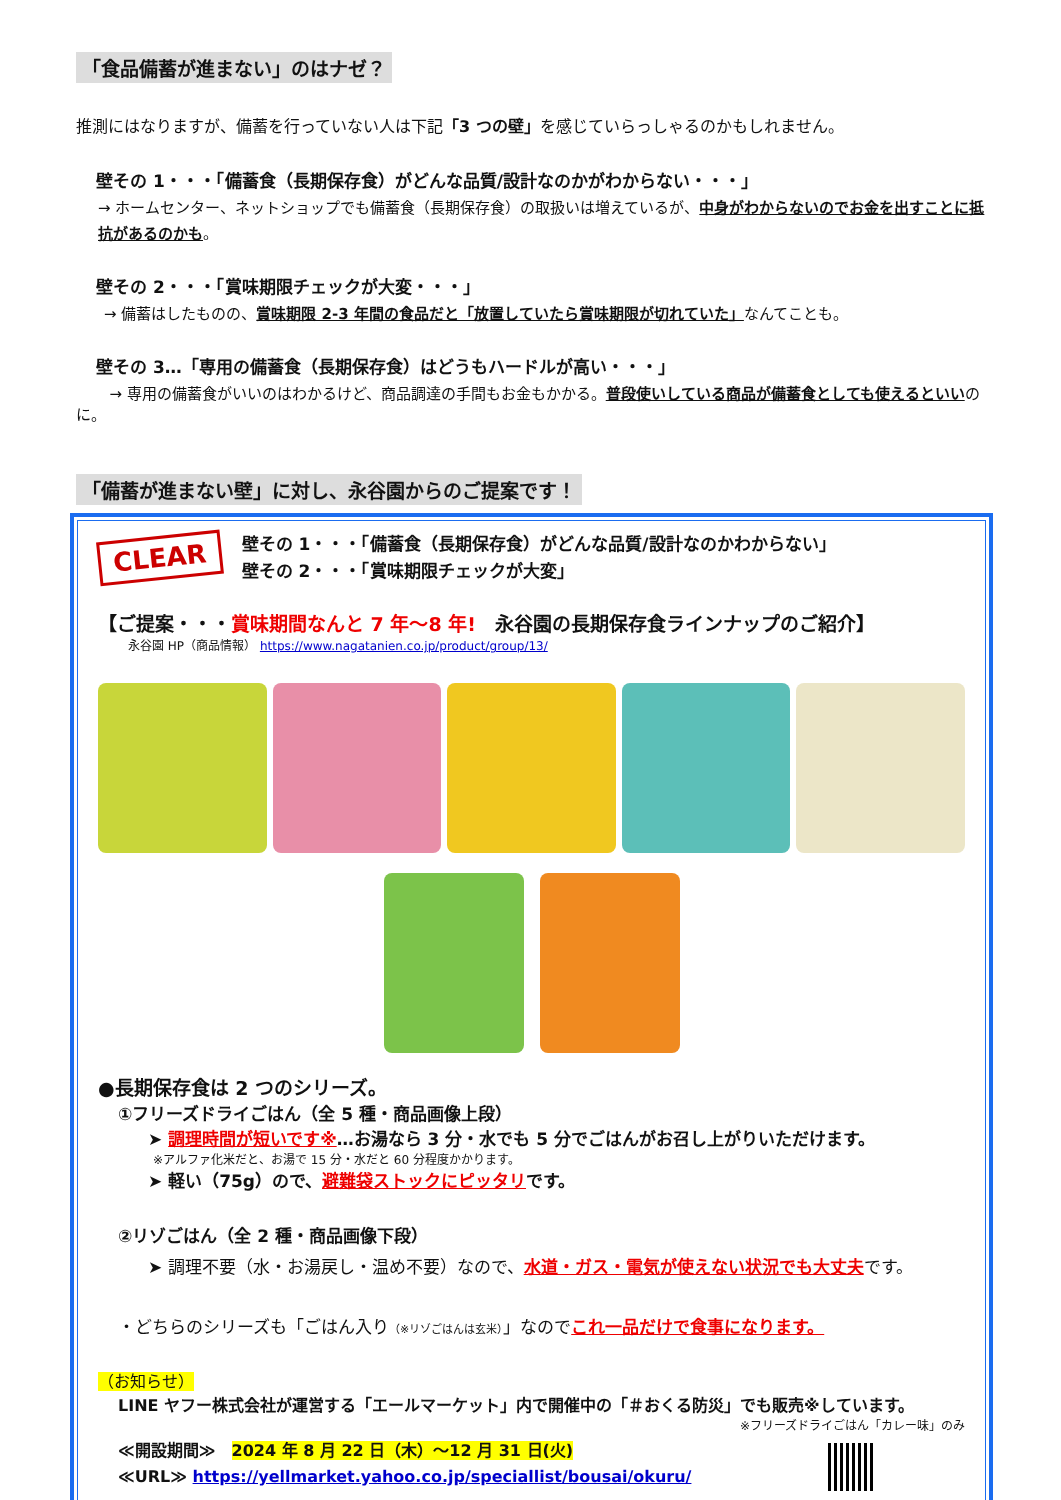「食品備蓄が進まない」のはナゼ？
推測にはなりますが、備蓄を行っていない人は下記「3 つの壁」を感じていらっしゃるのかもしれません。
壁その 1・・・「備蓄食（長期保存食）がどんな品質/設計なのかがわからない・・・」
→ ホームセンター、ネットショップでも備蓄食（長期保存食）の取扱いは増えているが、中身がわからないのでお金を出すことに抵抗があるのかも。
壁その 2・・・「賞味期限チェックが大変・・・」
→ 備蓄はしたものの、賞味期限 2-3 年間の食品だと「放置していたら賞味期限が切れていた」なんてことも。
壁その 3…「専用の備蓄食（長期保存食）はどうもハードルが高い・・・」
→ 専用の備蓄食がいいのはわかるけど、商品調達の手間もお金もかかる。普段使いしている商品が備蓄食としても使えるといいのに。
「備蓄が進まない壁」に対し、永谷園からのご提案です！
CLEAR
壁その 1・・・「備蓄食（長期保存食）がどんな品質/設計なのかわからない」
壁その 2・・・「賞味期限チェックが大変」
【ご提案・・・賞味期間なんと 7 年～8 年!　永谷園の長期保存食ラインナップのご紹介】
永谷園 HP（商品情報） https://www.nagatanien.co.jp/product/group/13/
●長期保存食は 2 つのシリーズ。
①フリーズドライごはん（全 5 種・商品画像上段）
➤ 調理時間が短いです※…お湯なら 3 分・水でも 5 分でごはんがお召し上がりいただけます。
※アルファ化米だと、お湯で 15 分・水だと 60 分程度かかります。
➤ 軽い（75g）ので、避難袋ストックにピッタリです。
②リゾごはん（全 2 種・商品画像下段）
➤ 調理不要（水・お湯戻し・温め不要）なので、水道・ガス・電気が使えない状況でも大丈夫です。
・どちらのシリーズも「ごはん入り（※リゾごはんは玄米）」なのでこれ一品だけで食事になります。
（お知らせ）
LINE ヤフー株式会社が運営する「エールマーケット」内で開催中の「＃おくる防災」でも販売※しています。
≪開設期間≫　2024 年 8 月 22 日（木）～12 月 31 日(火)
≪URL≫ https://yellmarket.yahoo.co.jp/speciallist/bousai/okuru/
※フリーズドライごはん「カレー味」のみ